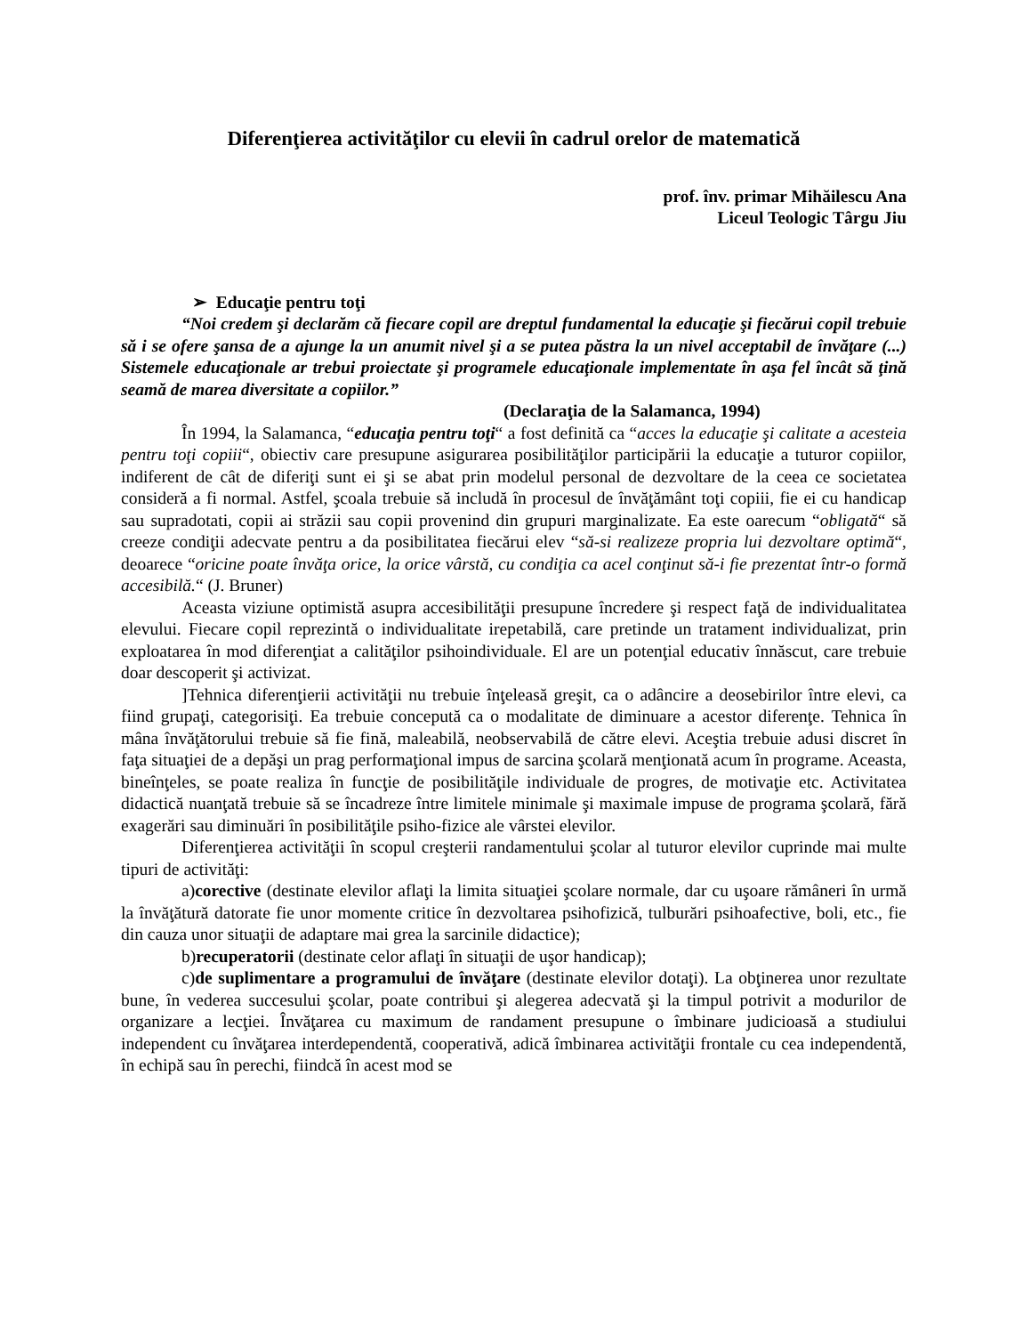Diferenţierea activităţilor cu elevii în cadrul orelor de matematică
prof. înv. primar Mihăilescu Ana
Liceul Teologic Târgu Jiu
➢ Educaţie pentru toţi
“Noi credem şi declarăm că fiecare copil are dreptul fundamental la educaţie şi fiecărui copil trebuie să i se ofere şansa de a ajunge la un anumit nivel şi a se putea păstra la un nivel acceptabil de învăţare (...) Sistemele educaţionale ar trebui proiectate şi programele educaţionale implementate în aşa fel încât să ţină seamă de marea diversitate a copiilor.”
(Declaraţia de la Salamanca, 1994)
În 1994, la Salamanca, “educaţia pentru toţi“ a fost definită ca “acces la educaţie şi calitate a acesteia pentru toţi copiii“, obiectiv care presupune asigurarea posibilităţilor participării la educaţie a tuturor copiilor, indiferent de cât de diferiţi sunt ei şi se abat prin modelul personal de dezvoltare de la ceea ce societatea consideră a fi normal. Astfel, şcoala trebuie să includă în procesul de învăţământ toţi copiii, fie ei cu handicap sau supradotati, copii ai străzii sau copii provenind din grupuri marginalizate. Ea este oarecum “obligată“ să creeze condiţii adecvate pentru a da posibilitatea fiecărui elev “să-si realizeze propria lui dezvoltare optimă“, deoarece “oricine poate învăţa orice, la orice vârstă, cu condiţia ca acel conţinut să-i fie prezentat într-o formă accesibilă.“ (J. Bruner)
Aceasta viziune optimistă asupra accesibilităţii presupune încredere şi respect faţă de individualitatea elevului. Fiecare copil reprezintă o individualitate irepetabilă, care pretinde un tratament individualizat, prin exploatarea în mod diferenţiat a calităţilor psihoindividuale. El are un potenţial educativ înnăscut, care trebuie doar descoperit şi activizat.
]Tehnica diferenţierii activităţii nu trebuie înţeleasă greşit, ca o adâncire a deosebirilor între elevi, ca fiind grupaţi, categorisiţi. Ea trebuie concepută ca o modalitate de diminuare a acestor diferenţe. Tehnica în mâna învăţătorului trebuie să fie fină, maleabilă, neobservabilă de către elevi. Aceştia trebuie adusi discret în faţa situaţiei de a depăşi un prag performaţional impus de sarcina şcolară menţionată acum în programe. Aceasta, bineînţeles, se poate realiza în funcţie de posibilităţile individuale de progres, de motivaţie etc. Activitatea didactică nuanţată trebuie să se încadreze între limitele minimale şi maximale impuse de programa şcolară, fără exagerări sau diminuări în posibilităţile psiho-fizice ale vârstei elevilor.
Diferenţierea activităţii în scopul creşterii randamentului şcolar al tuturor elevilor cuprinde mai multe tipuri de activităţi:
a)corective (destinate elevilor aflaţi la limita situaţiei şcolare normale, dar cu uşoare rămâneri în urmă la învăţătură datorate fie unor momente critice în dezvoltarea psihofizică, tulburări psihoafective, boli, etc., fie din cauza unor situaţii de adaptare mai grea la sarcinile didactice);
b)recuperatorii (destinate celor aflaţi în situaţii de uşor handicap);
c)de suplimentare a programului de învăţare (destinate elevilor dotaţi). La obţinerea unor rezultate bune, în vederea succesului şcolar, poate contribui şi alegerea adecvată şi la timpul potrivit a modurilor de organizare a lecţiei. Învăţarea cu maximum de randament presupune o îmbinare judicioasă a studiului independent cu învăţarea interdependentă, cooperativă, adică îmbinarea activităţii frontale cu cea independentă, în echipă sau în perechi, fiindcă în acest mod se